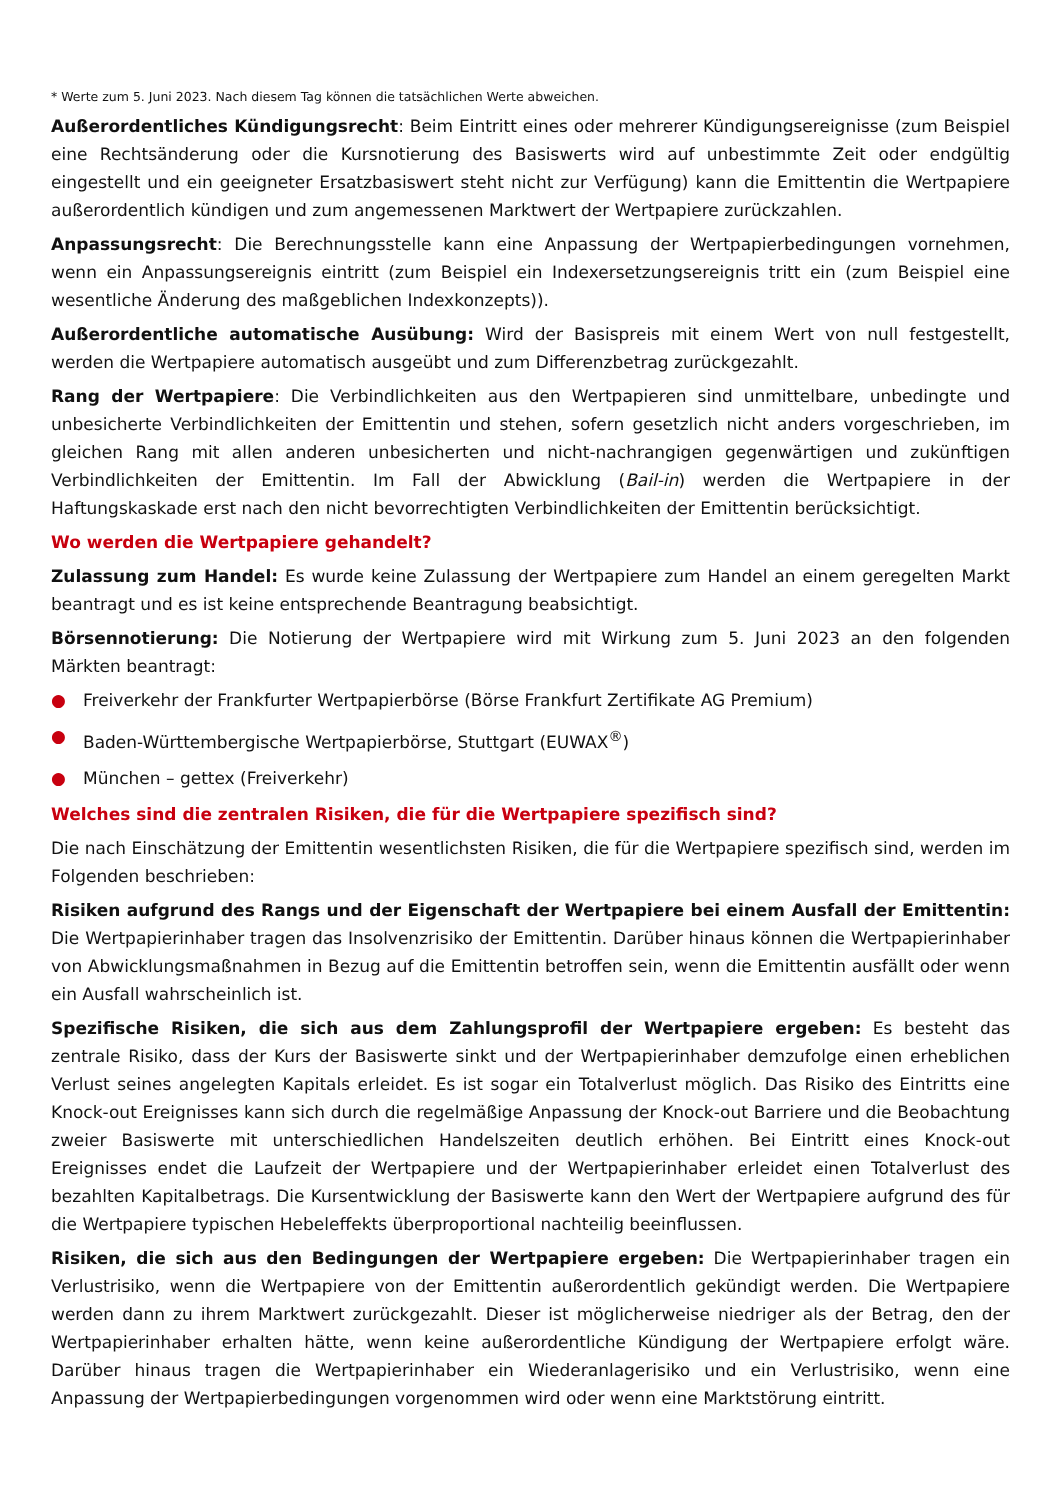* Werte zum 5. Juni 2023. Nach diesem Tag können die tatsächlichen Werte abweichen.
Außerordentliches Kündigungsrecht: Beim Eintritt eines oder mehrerer Kündigungsereignisse (zum Beispiel eine Rechtsänderung oder die Kursnotierung des Basiswerts wird auf unbestimmte Zeit oder endgültig eingestellt und ein geeigneter Ersatzbasiswert steht nicht zur Verfügung) kann die Emittentin die Wertpapiere außerordentlich kündigen und zum angemessenen Marktwert der Wertpapiere zurückzahlen.
Anpassungsrecht: Die Berechnungsstelle kann eine Anpassung der Wertpapierbedingungen vornehmen, wenn ein Anpassungsereignis eintritt (zum Beispiel ein Indexersetzungsereignis tritt ein (zum Beispiel eine wesentliche Änderung des maßgeblichen Indexkonzepts)).
Außerordentliche automatische Ausübung: Wird der Basispreis mit einem Wert von null festgestellt, werden die Wertpapiere automatisch ausgeübt und zum Differenzbetrag zurückgezahlt.
Rang der Wertpapiere: Die Verbindlichkeiten aus den Wertpapieren sind unmittelbare, unbedingte und unbesicherte Verbindlichkeiten der Emittentin und stehen, sofern gesetzlich nicht anders vorgeschrieben, im gleichen Rang mit allen anderen unbesicherten und nicht-nachrangigen gegenwärtigen und zukünftigen Verbindlichkeiten der Emittentin. Im Fall der Abwicklung (Bail-in) werden die Wertpapiere in der Haftungskaskade erst nach den nicht bevorrechtigten Verbindlichkeiten der Emittentin berücksichtigt.
Wo werden die Wertpapiere gehandelt?
Zulassung zum Handel: Es wurde keine Zulassung der Wertpapiere zum Handel an einem geregelten Markt beantragt und es ist keine entsprechende Beantragung beabsichtigt.
Börsennotierung: Die Notierung der Wertpapiere wird mit Wirkung zum 5. Juni 2023 an den folgenden Märkten beantragt:
● Freiverkehr der Frankfurter Wertpapierbörse (Börse Frankfurt Zertifikate AG Premium)
● Baden-Württembergische Wertpapierbörse, Stuttgart (EUWAX<sup>®</sup>)
● München – gettex (Freiverkehr)
Welches sind die zentralen Risiken, die für die Wertpapiere spezifisch sind?
Die nach Einschätzung der Emittentin wesentlichsten Risiken, die für die Wertpapiere spezifisch sind, werden im Folgenden beschrieben:
Risiken aufgrund des Rangs und der Eigenschaft der Wertpapiere bei einem Ausfall der Emittentin: Die Wertpapierinhaber tragen das Insolvenzrisiko der Emittentin. Darüber hinaus können die Wertpapierinhaber von Abwicklungsmaßnahmen in Bezug auf die Emittentin betroffen sein, wenn die Emittentin ausfällt oder wenn ein Ausfall wahrscheinlich ist.
Spezifische Risiken, die sich aus dem Zahlungsprofil der Wertpapiere ergeben: Es besteht das zentrale Risiko, dass der Kurs der Basiswerte sinkt und der Wertpapierinhaber demzufolge einen erheblichen Verlust seines angelegten Kapitals erleidet. Es ist sogar ein Totalverlust möglich. Das Risiko des Eintritts eine Knock-out Ereignisses kann sich durch die regelmäßige Anpassung der Knock-out Barriere und die Beobachtung zweier Basiswerte mit unterschiedlichen Handelszeiten deutlich erhöhen. Bei Eintritt eines Knock-out Ereignisses endet die Laufzeit der Wertpapiere und der Wertpapierinhaber erleidet einen Totalverlust des bezahlten Kapitalbetrags. Die Kursentwicklung der Basiswerte kann den Wert der Wertpapiere aufgrund des für die Wertpapiere typischen Hebeleffekts überproportional nachteilig beeinflussen.
Risiken, die sich aus den Bedingungen der Wertpapiere ergeben: Die Wertpapierinhaber tragen ein Verlustrisiko, wenn die Wertpapiere von der Emittentin außerordentlich gekündigt werden. Die Wertpapiere werden dann zu ihrem Marktwert zurückgezahlt. Dieser ist möglicherweise niedriger als der Betrag, den der Wertpapierinhaber erhalten hätte, wenn keine außerordentliche Kündigung der Wertpapiere erfolgt wäre. Darüber hinaus tragen die Wertpapierinhaber ein Wiederanlagerisiko und ein Verlustrisiko, wenn eine Anpassung der Wertpapierbedingungen vorgenommen wird oder wenn eine Marktstörung eintritt.